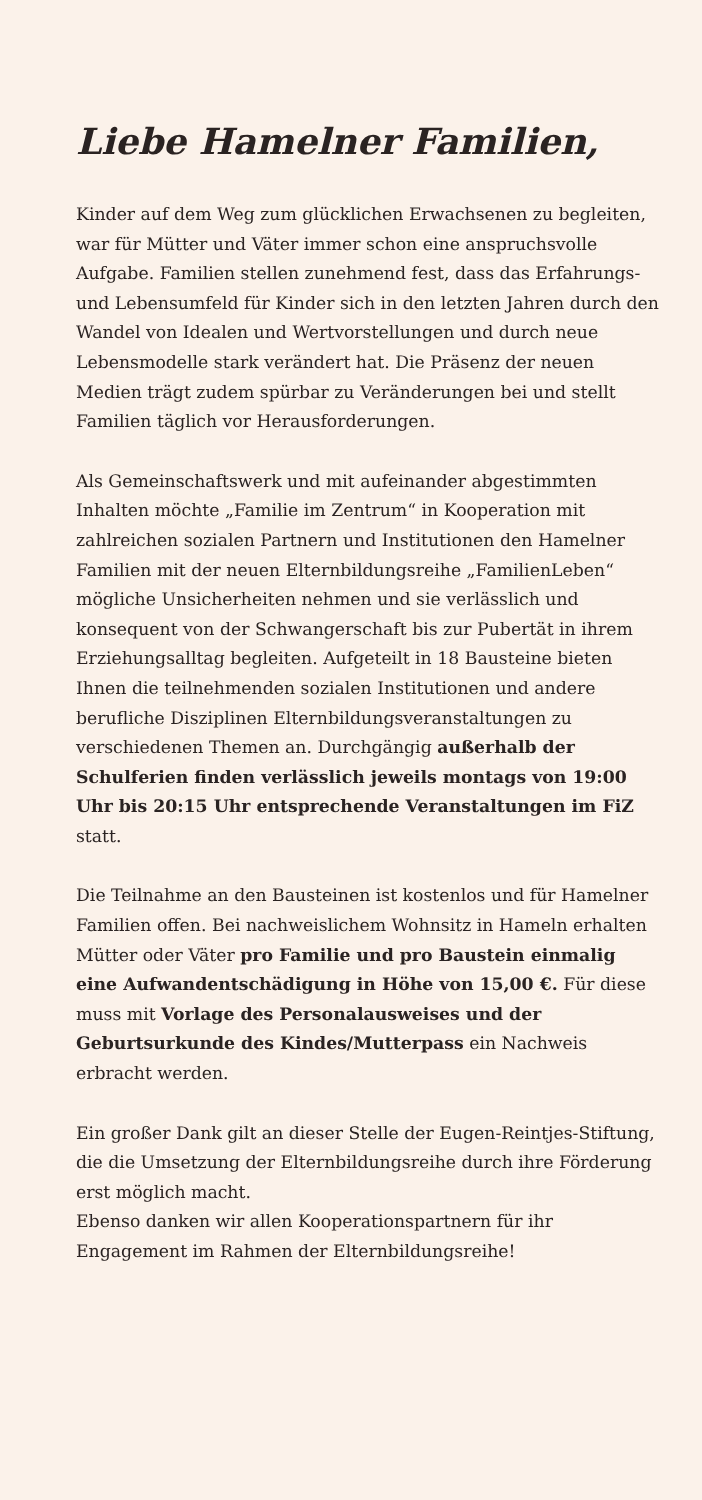Liebe Hamelner Familien,
Kinder auf dem Weg zum glücklichen Erwachsenen zu begleiten, war für Mütter und Väter immer schon eine anspruchsvolle Aufgabe. Familien stellen zunehmend fest, dass das Erfahrungs-und Lebensumfeld für Kinder sich in den letzten Jahren durch den Wandel von Idealen und Wertvorstellungen und durch neue Lebensmodelle stark verändert hat. Die Präsenz der neuen Medien trägt zudem spürbar zu Veränderungen bei und stellt Familien täglich vor Herausforderungen.
Als Gemeinschaftswerk und mit aufeinander abgestimmten Inhalten möchte „Familie im Zentrum“ in Kooperation mit zahlreichen sozialen Partnern und Institutionen den Hamelner Familien mit der neuen Elternbildungsreihe „FamilienLeben“ mögliche Unsicherheiten nehmen und sie verlässlich und konsequent von der Schwangerschaft bis zur Pubertät in ihrem Erziehungsalltag begleiten. Aufgeteilt in 18 Bausteine bieten Ihnen die teilnehmenden sozialen Institutionen und andere berufliche Disziplinen Elternbildungsveranstaltungen zu verschiedenen Themen an. Durchgängig außerhalb der Schulferien finden verlässlich jeweils montags von 19:00 Uhr bis 20:15 Uhr entsprechende Veranstaltungen im FiZ statt.
Die Teilnahme an den Bausteinen ist kostenlos und für Hamelner Familien offen. Bei nachweislichem Wohnsitz in Hameln erhalten Mütter oder Väter pro Familie und pro Baustein einmalig eine Aufwandentschädigung in Höhe von 15,00 €. Für diese muss mit Vorlage des Personalausweises und der Geburtsurkunde des Kindes/Mutterpass ein Nachweis erbracht werden.
Ein großer Dank gilt an dieser Stelle der Eugen-Reintjes-Stiftung, die die Umsetzung der Elternbildungsreihe durch ihre Förderung erst möglich macht.
Ebenso danken wir allen Kooperationspartnern für ihr Engagement im Rahmen der Elternbildungsreihe!